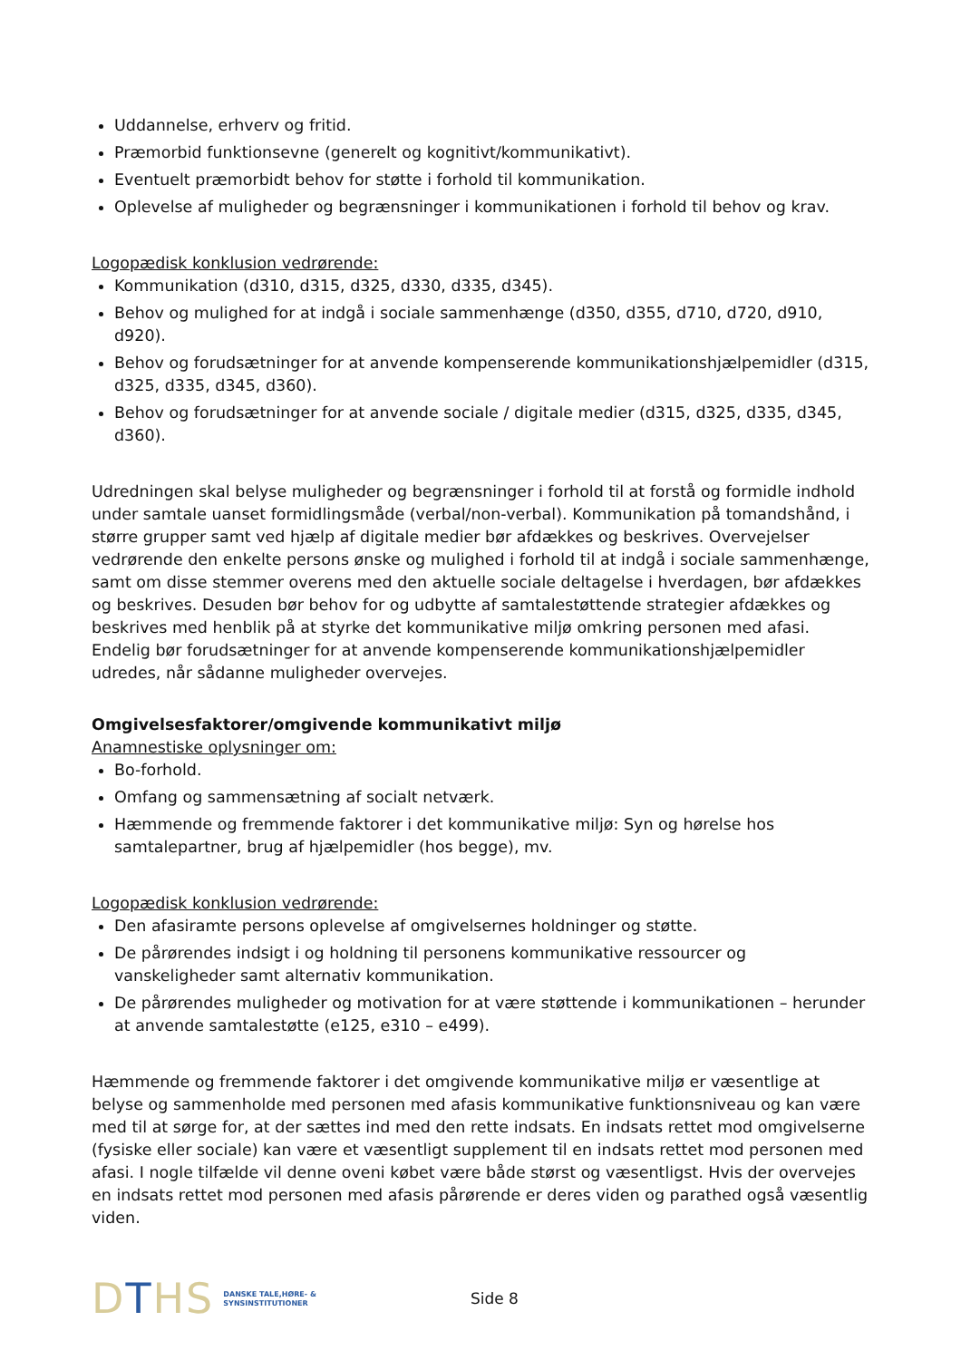Uddannelse, erhverv og fritid.
Præmorbid funktionsevne (generelt og kognitivt/kommunikativt).
Eventuelt præmorbidt behov for støtte i forhold til kommunikation.
Oplevelse af muligheder og begrænsninger i kommunikationen i forhold til behov og krav.
Logopædisk konklusion vedrørende:
Kommunikation (d310, d315, d325, d330, d335, d345).
Behov og mulighed for at indgå i sociale sammenhænge (d350, d355, d710, d720, d910, d920).
Behov og forudsætninger for at anvende kompenserende kommunikationshjælpemidler (d315, d325, d335, d345, d360).
Behov og forudsætninger for at anvende sociale / digitale medier (d315, d325, d335, d345, d360).
Udredningen skal belyse muligheder og begrænsninger i forhold til at forstå og formidle indhold under samtale uanset formidlingsmåde (verbal/non-verbal). Kommunikation på tomandshånd, i større grupper samt ved hjælp af digitale medier bør afdækkes og beskrives. Overvejelser vedrørende den enkelte persons ønske og mulighed i forhold til at indgå i sociale sammenhænge, samt om disse stemmer overens med den aktuelle sociale deltagelse i hverdagen, bør afdækkes og beskrives. Desuden bør behov for og udbytte af samtalestøttende strategier afdækkes og beskrives med henblik på at styrke det kommunikative miljø omkring personen med afasi. Endelig bør forudsætninger for at anvende kompenserende kommunikationshjælpemidler udredes, når sådanne muligheder overvejes.
Omgivelsesfaktorer/omgivende kommunikativt miljø
Anamnestiske oplysninger om:
Bo-forhold.
Omfang og sammensætning af socialt netværk.
Hæmmende og fremmende faktorer i det kommunikative miljø: Syn og hørelse hos samtalepartner, brug af hjælpemidler (hos begge), mv.
Logopædisk konklusion vedrørende:
Den afasiramte persons oplevelse af omgivelsernes holdninger og støtte.
De pårørendes indsigt i og holdning til personens kommunikative ressourcer og vanskeligheder samt alternativ kommunikation.
De pårørendes muligheder og motivation for at være støttende i kommunikationen – herunder at anvende samtalestøtte (e125, e310 – e499).
Hæmmende og fremmende faktorer i det omgivende kommunikative miljø er væsentlige at belyse og sammenholde med personen med afasis kommunikative funktionsniveau og kan være med til at sørge for, at der sættes ind med den rette indsats. En indsats rettet mod omgivelserne (fysiske eller sociale) kan være et væsentligt supplement til en indsats rettet mod personen med afasi. I nogle tilfælde vil denne oveni købet være både størst og væsentligst. Hvis der overvejes en indsats rettet mod personen med afasis pårørende er deres viden og parathed også væsentlig viden.
DTHS DANSKE TALE,HØRE- &
SYNSINSTITUTIONER Side 8